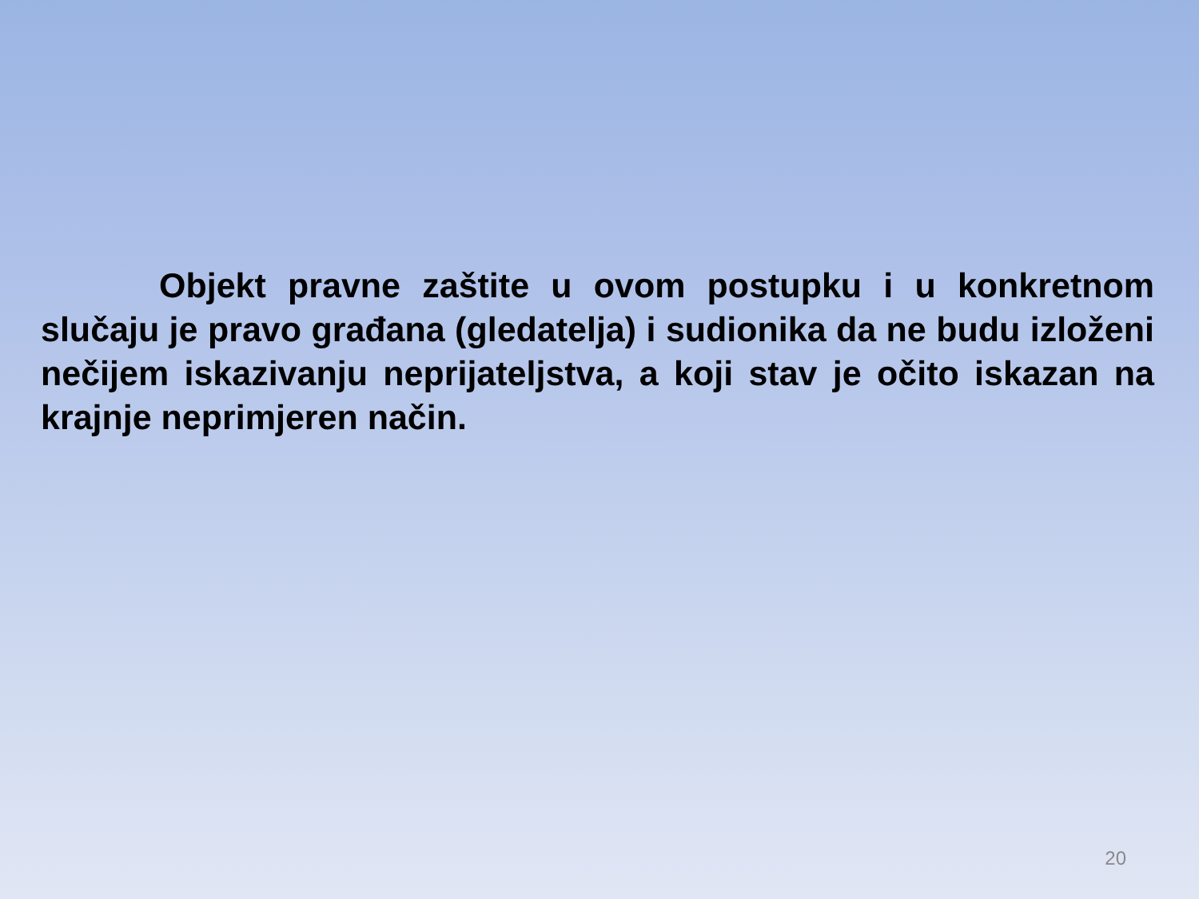Objekt pravne zaštite u ovom postupku i u konkretnom slučaju je pravo građana (gledatelja) i sudionika da ne budu izloženi nečijem iskazivanju neprijateljstva, a koji stav je očito iskazan na krajnje neprimjeren način.
20